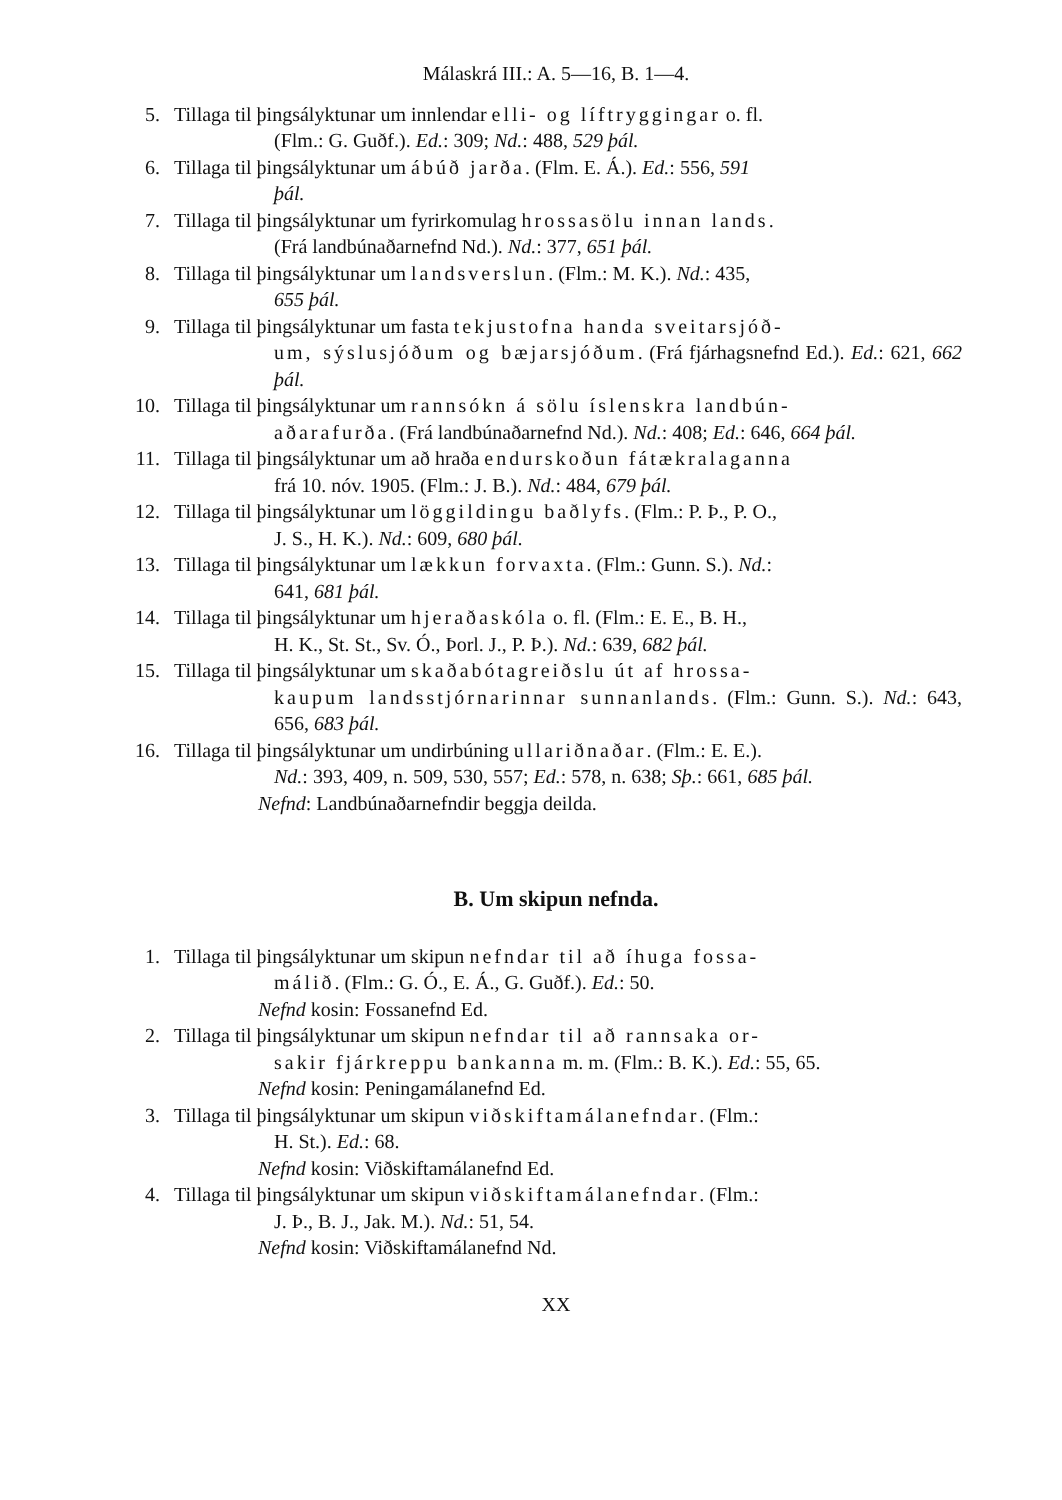Málaskrá III.: A. 5—16, B. 1—4.
5. Tillaga til þingsályktunar um innlendar elli- og líftryggingar o. fl.
(Flm.: G. Guðf.). Ed.: 309; Nd.: 488, 529 þál.
6. Tillaga til þingsályktunar um ábúð jarða. (Flm. E. Á.). Ed.: 556, 591
þál.
7. Tillaga til þingsályktunar um fyrirkomulag hrossasölu innan lands.
(Frá landbúnaðarnefnd Nd.). Nd.: 377, 651 þál.
8. Tillaga til þingsályktunar um landsverslun. (Flm.: M. K.). Nd.: 435,
655 þál.
9. Tillaga til þingsályktunar um fasta tekjustofna handa sveitarsjóð-
um, sýslusjóðum og bæjarsjóðum. (Frá fjárhagsnefnd Ed.). Ed.: 621, 662 þál.
10. Tillaga til þingsályktunar um rannsókn á sölu íslenskra landbún-
aðarafurða. (Frá landbúnaðarnefnd Nd.). Nd.: 408; Ed.: 646, 664 þál.
11. Tillaga til þingsályktunar um að hraða endurskoðun fátækralaganna
frá 10. nóv. 1905. (Flm.: J. B.). Nd.: 484, 679 þál.
12. Tillaga til þingsályktunar um löggildingu baðlyfs. (Flm.: P. Þ., P. O.,
J. S., H. K.). Nd.: 609, 680 þál.
13. Tillaga til þingsályktunar um lækkun forvaxta. (Flm.: Gunn. S.). Nd.:
641, 681 þál.
14. Tillaga til þingsályktunar um hjeraðaskóla o. fl. (Flm.: E. E., B. H.,
H. K., St. St., Sv. Ó., Þorl. J., P. Þ.). Nd.: 639, 682 þál.
15. Tillaga til þingsályktunar um skaðabótagreiðslu út af hrossa-
kaupum landsstjórnarinnar sunnanlands. (Flm.: Gunn. S.). Nd.: 643, 656, 683 þál.
16. Tillaga til þingsályktunar um undirbúning ullariðnaðar. (Flm.: E. E.).
Nd.: 393, 409, n. 509, 530, 557; Ed.: 578, n. 638; Sþ.: 661, 685 þál.
Nefnd: Landbúnaðarnefndir beggja deilda.
B. Um skipun nefnda.
1. Tillaga til þingsályktunar um skipun nefndar til að íhuga fossa-
málið. (Flm.: G. Ó., E. Á., G. Guðf.). Ed.: 50.
Nefnd kosin: Fossanefnd Ed.
2. Tillaga til þingsályktunar um skipun nefndar til að rannsaka or-
sakir fjárkreppu bankanna m. m. (Flm.: B. K.). Ed.: 55, 65.
Nefnd kosin: Peningamálanefnd Ed.
3. Tillaga til þingsályktunar um skipun viðskiftamálanefndar. (Flm.:
H. St.). Ed.: 68.
Nefnd kosin: Viðskiftamálanefnd Ed.
4. Tillaga til þingsályktunar um skipun viðskiftamálanefndar. (Flm.:
J. Þ., B. J., Jak. M.). Nd.: 51, 54.
Nefnd kosin: Viðskiftamálanefnd Nd.
XX